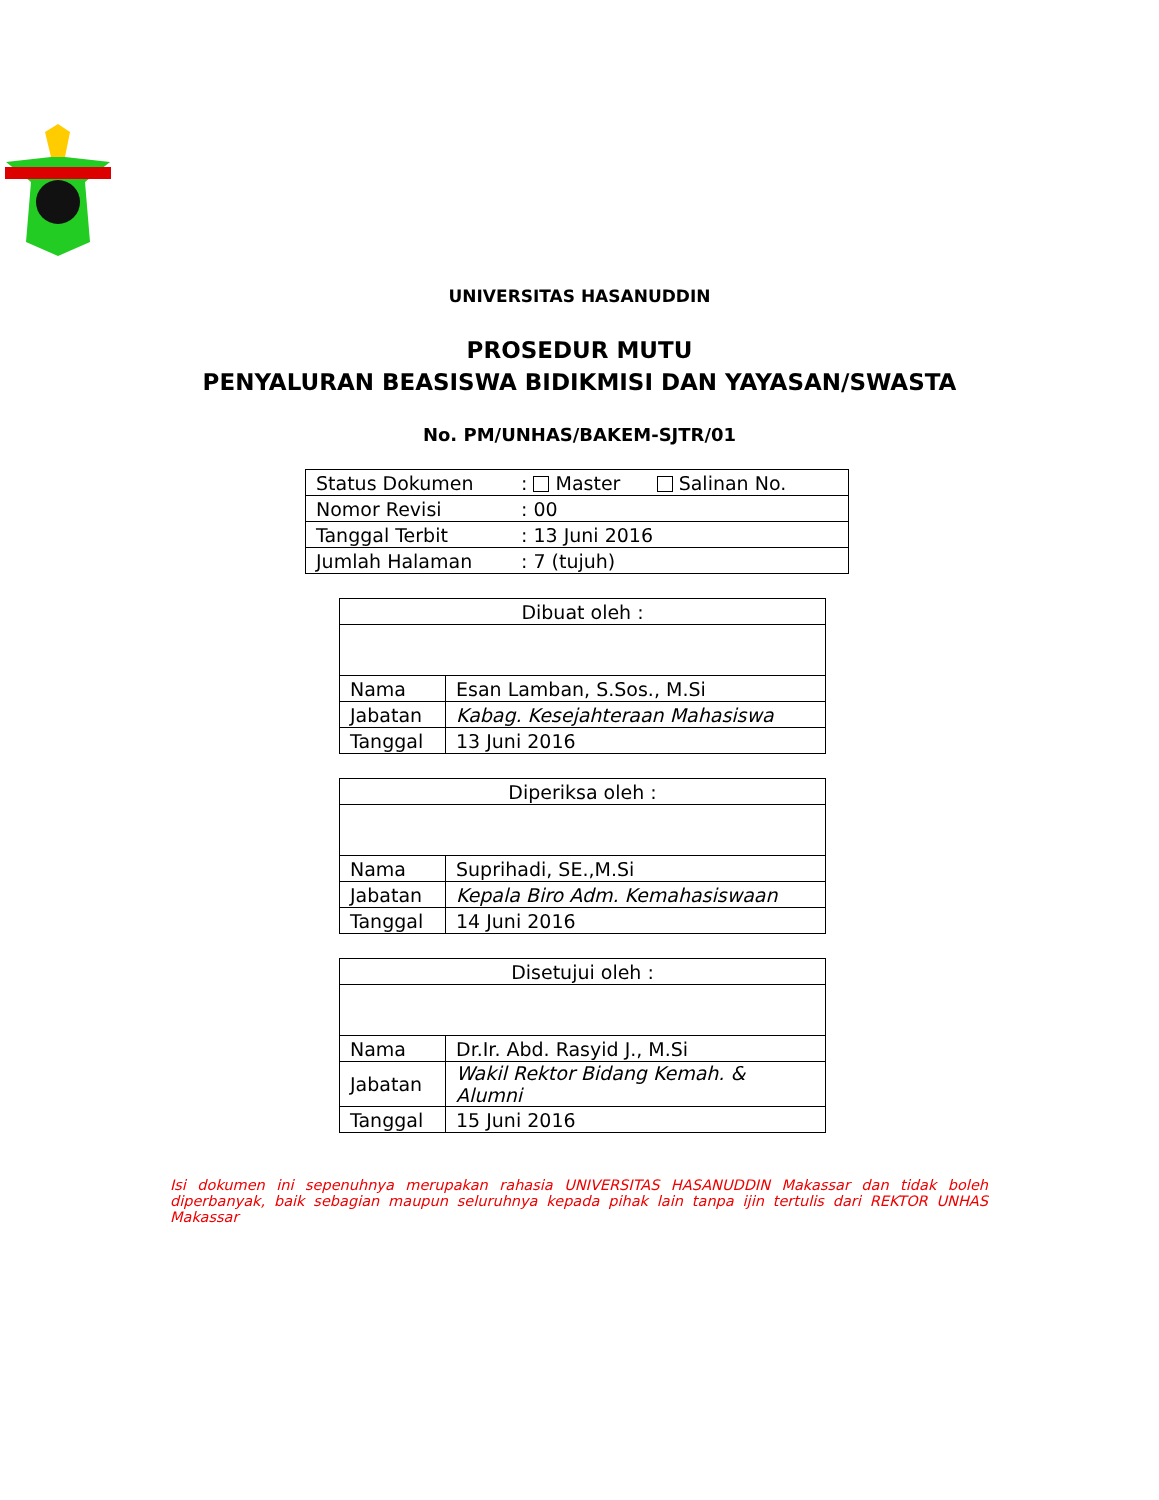UNIVERSITAS HASANUDDIN
PROSEDUR MUTU
PENYALURAN BEASISWA BIDIKMISI DAN YAYASAN/SWASTA
No. PM/UNHAS/BAKEM-SJTR/01
| Status Dokumen | : Master Salinan No. |
| Nomor Revisi | : 00 |
| Tanggal Terbit | : 13 Juni 2016 |
| Jumlah Halaman | : 7 (tujuh) |
| Dibuat oleh : | |
| Nama | Esan Lamban, S.Sos., M.Si |
| Jabatan | Kabag. Kesejahteraan Mahasiswa |
| Tanggal | 13 Juni 2016 |
| Diperiksa oleh : | |
| Nama | Suprihadi, SE.,M.Si |
| Jabatan | Kepala Biro Adm. Kemahasiswaan |
| Tanggal | 14 Juni 2016 |
| Disetujui oleh : | |
| Nama | Dr.Ir. Abd. Rasyid J., M.Si |
| Jabatan | Wakil Rektor Bidang Kemah. & Alumni |
| Tanggal | 15 Juni 2016 |
Isi dokumen ini sepenuhnya merupakan rahasia UNIVERSITAS HASANUDDIN Makassar dan tidak boleh diperbanyak, baik sebagian maupun seluruhnya kepada pihak lain tanpa ijin tertulis dari REKTOR UNHAS Makassar